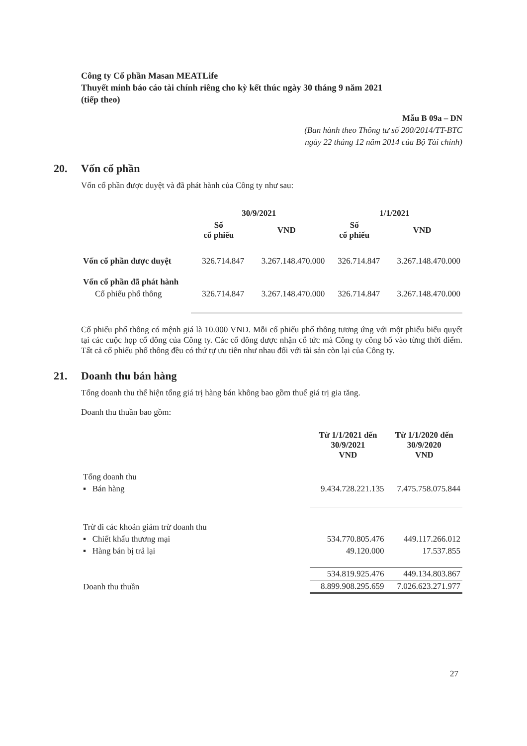Công ty Cổ phần Masan MEATLife
Thuyết minh báo cáo tài chính riêng cho kỳ kết thúc ngày 30 tháng 9 năm 2021
(tiếp theo)
Mẫu B 09a – DN
(Ban hành theo Thông tư số 200/2014/TT-BTC
ngày 22 tháng 12 năm 2014 của Bộ Tài chính)
20. Vốn cổ phần
Vốn cổ phần được duyệt và đã phát hành của Công ty như sau:
| | 30/9/2021 | | 1/1/2021 | |
| --- | --- | --- | --- | --- |
| | Số cổ phiếu | VND | Số cổ phiếu | VND |
| Vốn cổ phần được duyệt | 326.714.847 | 3.267.148.470.000 | 326.714.847 | 3.267.148.470.000 |
| Vốn cổ phần đã phát hành | | | | |
| Cổ phiếu phổ thông | 326.714.847 | 3.267.148.470.000 | 326.714.847 | 3.267.148.470.000 |
Cổ phiếu phổ thông có mệnh giá là 10.000 VND. Mỗi cổ phiếu phổ thông tương ứng với một phiếu biểu quyết tại các cuộc họp cổ đông của Công ty. Các cổ đông được nhận cổ tức mà Công ty công bố vào từng thời điểm. Tất cả cổ phiếu phổ thông đều có thứ tự ưu tiên như nhau đối với tài sản còn lại của Công ty.
21. Doanh thu bán hàng
Tổng doanh thu thể hiện tổng giá trị hàng bán không bao gồm thuế giá trị gia tăng.
Doanh thu thuần bao gồm:
| | Từ 1/1/2021 đến 30/9/2021 VND | Từ 1/1/2020 đến 30/9/2020 VND |
| --- | --- | --- |
| Tổng doanh thu | | |
| ▪ Bán hàng | 9.434.728.221.135 | 7.475.758.075.844 |
| Trừ đi các khoản giảm trừ doanh thu | | |
| ▪ Chiết khấu thương mại | 534.770.805.476 | 449.117.266.012 |
| ▪ Hàng bán bị trả lại | 49.120.000 | 17.537.855 |
| | 534.819.925.476 | 449.134.803.867 |
| Doanh thu thuần | 8.899.908.295.659 | 7.026.623.271.977 |
27